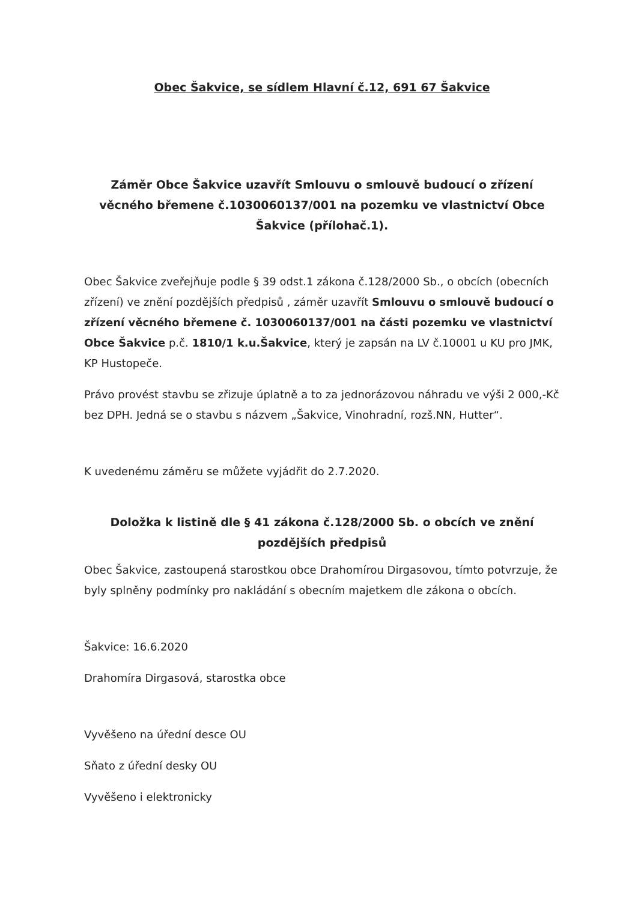Obec Šakvice, se sídlem Hlavní č.12, 691 67 Šakvice
Záměr Obce Šakvice uzavřít Smlouvu o smlouvě budoucí o zřízení věcného břemene č.1030060137/001 na pozemku ve vlastnictví Obce Šakvice (přílohač.1).
Obec Šakvice zveřejňuje podle § 39 odst.1 zákona č.128/2000 Sb., o obcích (obecních zřízení) ve znění pozdějších předpisů , záměr uzavřít Smlouvu o smlouvě budoucí o zřízení věcného břemene č. 1030060137/001 na části pozemku ve vlastnictví Obce Šakvice p.č. 1810/1 k.u.Šakvice, který je zapsán na LV č.10001 u KU pro JMK, KP Hustopeče.
Právo provést stavbu se zřizuje úplatně a to za jednorázovou náhradu ve výši 2 000,-Kč bez DPH. Jedná se o stavbu s názvem „Šakvice, Vinohradní, rozš.NN, Hutter“.
K uvedenému záměru se můžete vyjádřit do 2.7.2020.
Doložka k listině dle § 41 zákona č.128/2000 Sb. o obcích ve znění pozdějších předpisů
Obec Šakvice, zastoupená starostkou obce Drahomírou Dirgasovou, tímto potvrzuje, že byly splněny podmínky pro nakládání s obecním majetkem dle zákona o obcích.
Šakvice: 16.6.2020
Drahomíra Dirgasová, starostka obce
Vyvěšeno na úřední desce OU
Sňato z úřední desky OU
Vyvěšeno i elektronicky